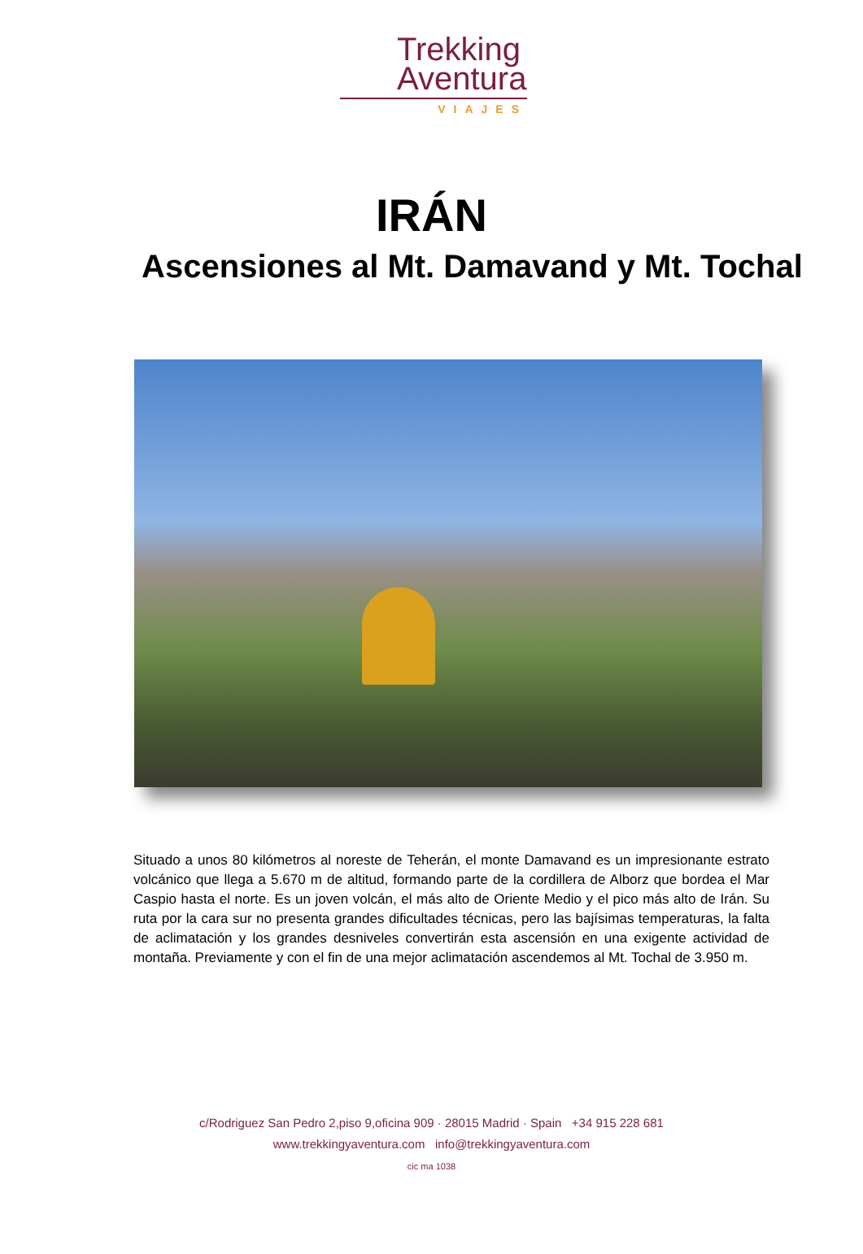Trekking
Aventura
VIAJES
IRÁN
Ascensiones al Mt. Damavand y Mt. Tochal
Situado a unos 80 kilómetros al noreste de Teherán, el monte Damavand es un impresionante estrato volcánico que llega a 5.670 m de altitud, formando parte de la cordillera de Alborz que bordea el Mar Caspio hasta el norte. Es un joven volcán, el más alto de Oriente Medio y el pico más alto de Irán. Su ruta por la cara sur no presenta grandes dificultades técnicas, pero las bajísimas temperaturas, la falta de aclimatación y los grandes desniveles convertirán esta ascensión en una exigente actividad de montaña. Previamente y con el fin de una mejor aclimatación ascendemos al Mt. Tochal de 3.950 m.
c/Rodriguez San Pedro 2,piso 9,oficina 909 · 28015 Madrid · Spain +34 915 228 681
www.trekkingyaventura.com info@trekkingyaventura.com
cic ma 1038